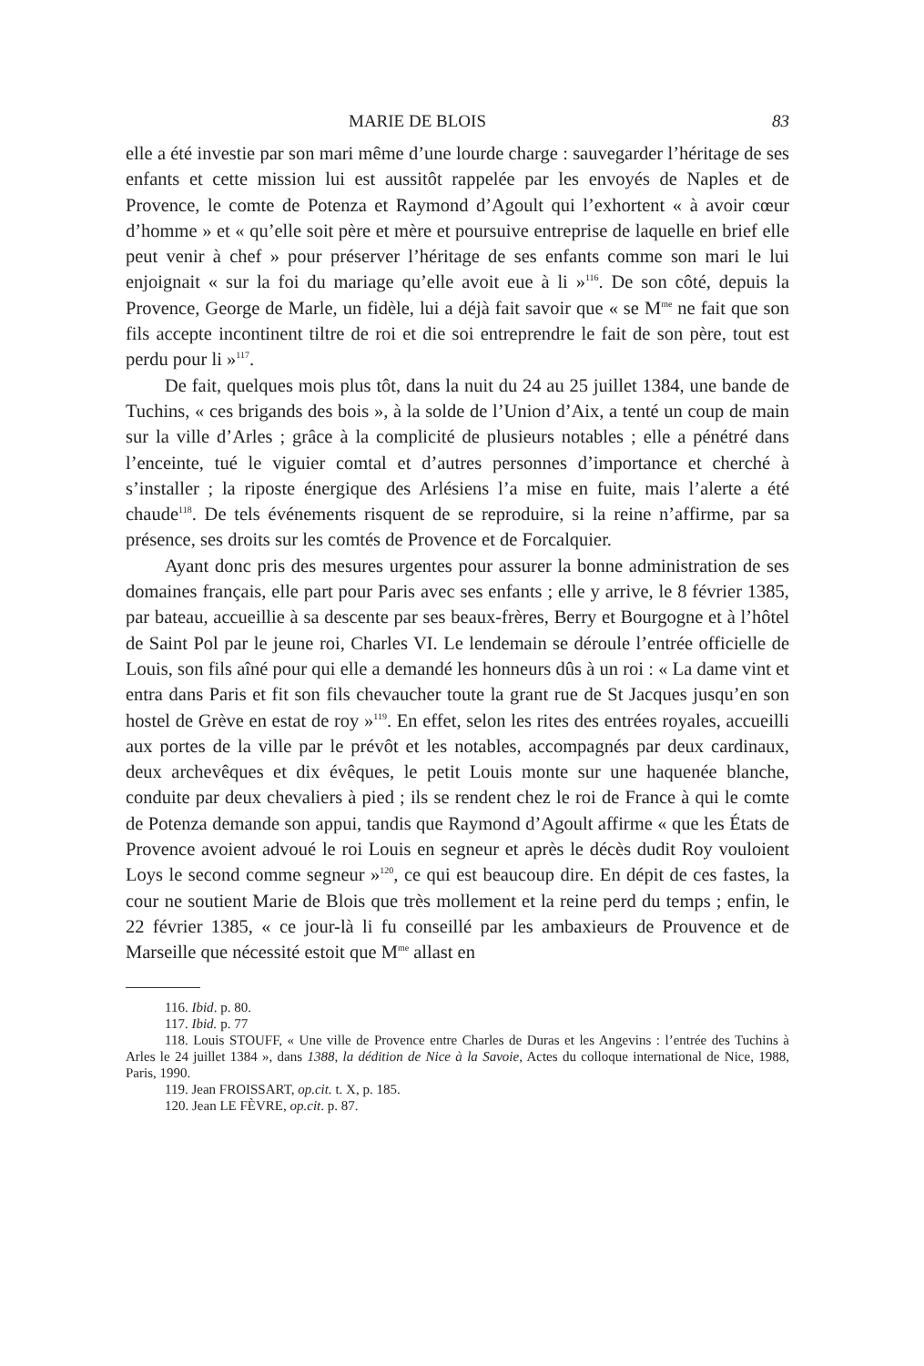MARIE DE BLOIS 83
elle a été investie par son mari même d’une lourde charge : sauvegarder l’héritage de ses enfants et cette mission lui est aussitôt rappelée par les envoyés de Naples et de Provence, le comte de Potenza et Raymond d’Agoult qui l’exhortent « à avoir cœur d’homme » et « qu’elle soit père et mère et poursuive entreprise de laquelle en brief elle peut venir à chef » pour préserver l’héritage de ses enfants comme son mari le lui enjoignait « sur la foi du mariage qu’elle avoit eue à li »<sup>116</sup>. De son côté, depuis la Provence, George de Marle, un fidèle, lui a déjà fait savoir que « se M<sup>me</sup> ne fait que son fils accepte incontinent tiltre de roi et die soi entreprendre le fait de son père, tout est perdu pour li »<sup>117</sup>.
De fait, quelques mois plus tôt, dans la nuit du 24 au 25 juillet 1384, une bande de Tuchins, « ces brigands des bois », à la solde de l’Union d’Aix, a tenté un coup de main sur la ville d’Arles ; grâce à la complicité de plusieurs notables ; elle a pénétré dans l’enceinte, tué le viguier comtal et d’autres personnes d’importance et cherché à s’installer ; la riposte énergique des Arlésiens l’a mise en fuite, mais l’alerte a été chaude<sup>118</sup>. De tels événements risquent de se reproduire, si la reine n’affirme, par sa présence, ses droits sur les comtés de Provence et de Forcalquier.
Ayant donc pris des mesures urgentes pour assurer la bonne administration de ses domaines français, elle part pour Paris avec ses enfants ; elle y arrive, le 8 février 1385, par bateau, accueillie à sa descente par ses beaux-frères, Berry et Bourgogne et à l’hôtel de Saint Pol par le jeune roi, Charles VI. Le lendemain se déroule l’entrée officielle de Louis, son fils aîné pour qui elle a demandé les honneurs dûs à un roi : « La dame vint et entra dans Paris et fit son fils chevaucher toute la grant rue de St Jacques jusqu’en son hostel de Grève en estat de roy »<sup>119</sup>. En effet, selon les rites des entrées royales, accueilli aux portes de la ville par le prévôt et les notables, accompagnés par deux cardinaux, deux archevêques et dix évêques, le petit Louis monte sur une haquenée blanche, conduite par deux chevaliers à pied ; ils se rendent chez le roi de France à qui le comte de Potenza demande son appui, tandis que Raymond d’Agoult affirme « que les États de Provence avoient advoué le roi Louis en segneur et après le décès dudit Roy vouloient Loys le second comme segneur »<sup>120</sup>, ce qui est beaucoup dire. En dépit de ces fastes, la cour ne soutient Marie de Blois que très mollement et la reine perd du temps ; enfin, le 22 février 1385, « ce jour-là li fu conseillé par les ambaxieurs de Prouvence et de Marseille que nécessité estoit que M<sup>me</sup> allast en
116. Ibid. p. 80.
117. Ibid. p. 77
118. Louis STOUFF, « Une ville de Provence entre Charles de Duras et les Angevins : l’entrée des Tuchins à Arles le 24 juillet 1384 », dans 1388, la dédition de Nice à la Savoie, Actes du colloque international de Nice, 1988, Paris, 1990.
119. Jean FROISSART, op.cit. t. X, p. 185.
120. Jean LE FÈVRE, op.cit. p. 87.